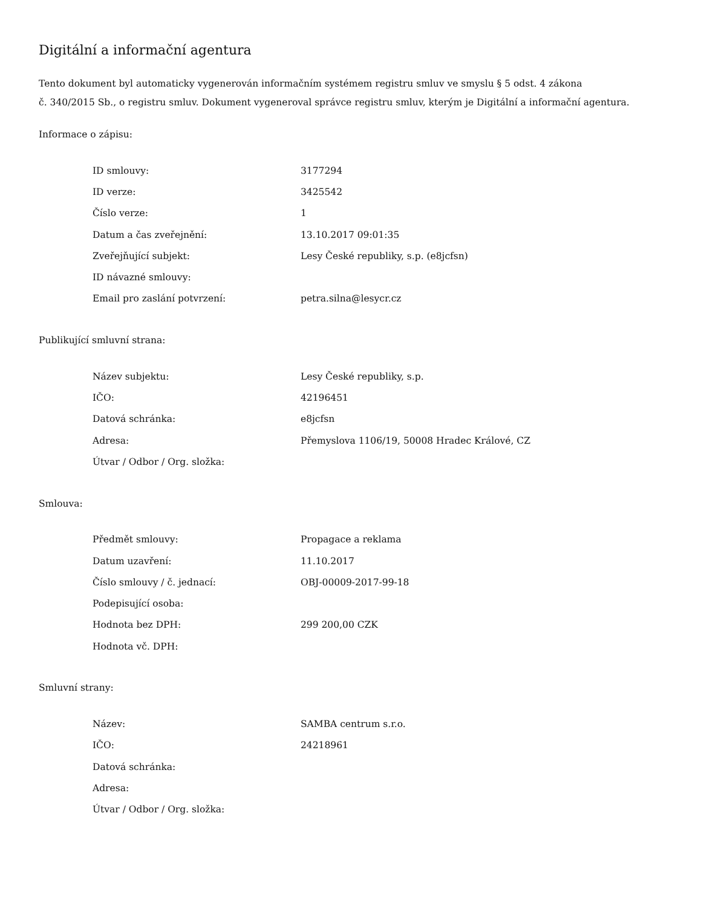Digitální a informační agentura
Tento dokument byl automaticky vygenerován informačním systémem registru smluv ve smyslu § 5 odst. 4 zákona
č. 340/2015 Sb., o registru smluv. Dokument vygeneroval správce registru smluv, kterým je Digitální a informační agentura.
Informace o zápisu:
| ID smlouvy: | 3177294 |
| ID verze: | 3425542 |
| Číslo verze: | 1 |
| Datum a čas zveřejnění: | 13.10.2017 09:01:35 |
| Zveřejňující subjekt: | Lesy České republiky, s.p. (e8jcfsn) |
| ID návazné smlouvy: | |
| Email pro zaslání potvrzení: | petra.silna@lesycr.cz |
Publikující smluvní strana:
| Název subjektu: | Lesy České republiky, s.p. |
| IČO: | 42196451 |
| Datová schránka: | e8jcfsn |
| Adresa: | Přemyslova 1106/19, 50008 Hradec Králové, CZ |
| Útvar / Odbor / Org. složka: | |
Smlouva:
| Předmět smlouvy: | Propagace a reklama |
| Datum uzavření: | 11.10.2017 |
| Číslo smlouvy / č. jednací: | OBJ-00009-2017-99-18 |
| Podepisující osoba: | |
| Hodnota bez DPH: | 299 200,00 CZK |
| Hodnota vč. DPH: | |
Smluvní strany:
| Název: | SAMBA centrum s.r.o. |
| IČO: | 24218961 |
| Datová schránka: | |
| Adresa: | |
| Útvar / Odbor / Org. složka: | |